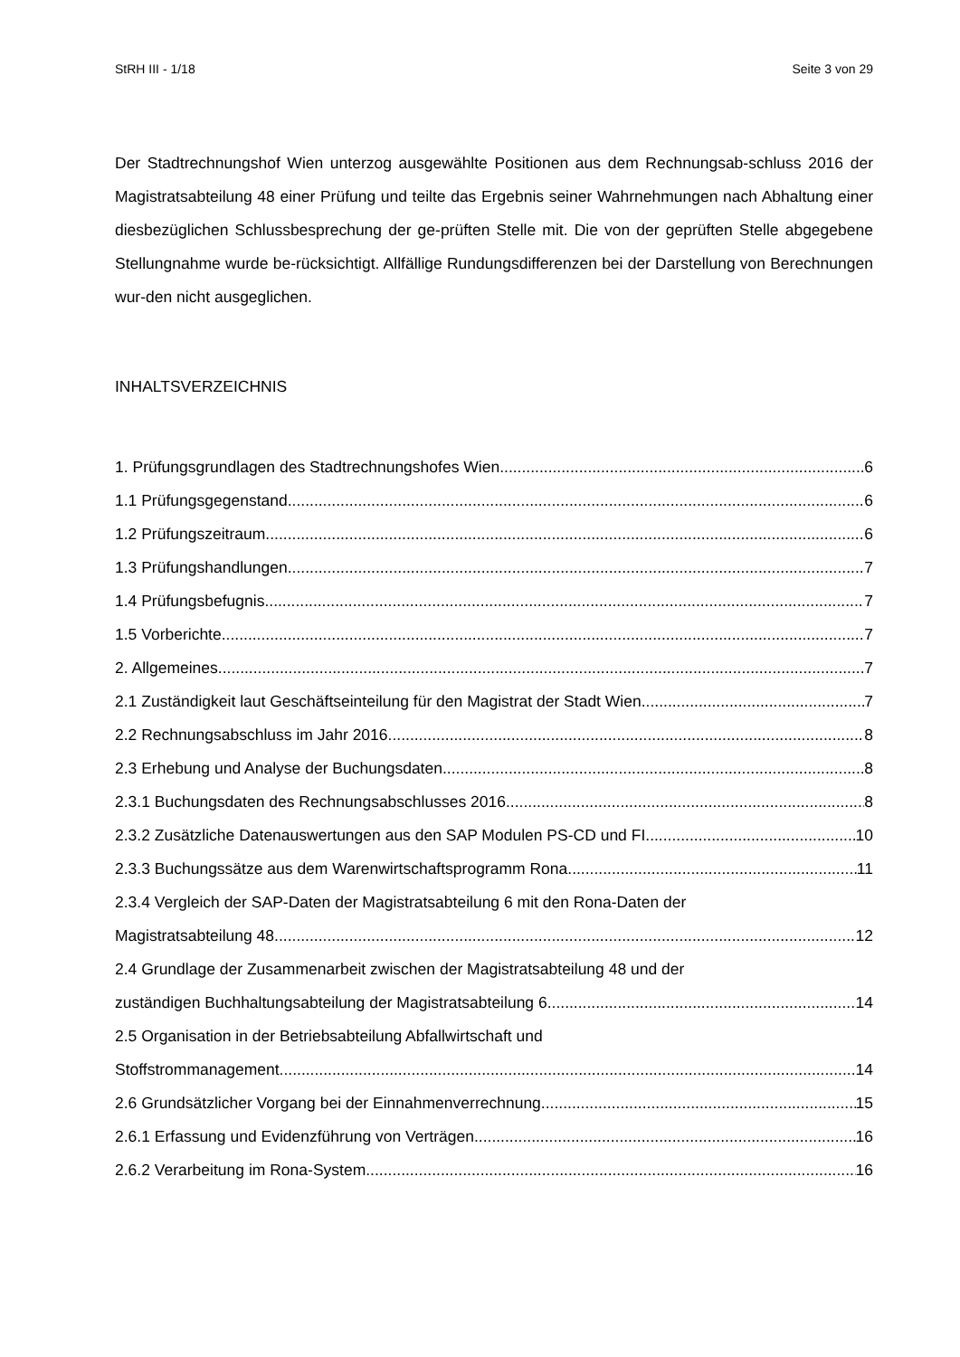StRH III - 1/18 Seite 3 von 29
Der Stadtrechnungshof Wien unterzog ausgewählte Positionen aus dem Rechnungsab-schluss 2016 der Magistratsabteilung 48 einer Prüfung und teilte das Ergebnis seiner Wahrnehmungen nach Abhaltung einer diesbezüglichen Schlussbesprechung der ge-prüften Stelle mit. Die von der geprüften Stelle abgegebene Stellungnahme wurde be-rücksichtigt. Allfällige Rundungsdifferenzen bei der Darstellung von Berechnungen wur-den nicht ausgeglichen.
INHALTSVERZEICHNIS
1. Prüfungsgrundlagen des Stadtrechnungshofes Wien 6
1.1 Prüfungsgegenstand 6
1.2 Prüfungszeitraum 6
1.3 Prüfungshandlungen 7
1.4 Prüfungsbefugnis 7
1.5 Vorberichte 7
2. Allgemeines 7
2.1 Zuständigkeit laut Geschäftseinteilung für den Magistrat der Stadt Wien 7
2.2 Rechnungsabschluss im Jahr 2016 8
2.3 Erhebung und Analyse der Buchungsdaten 8
2.3.1 Buchungsdaten des Rechnungsabschlusses 2016 8
2.3.2 Zusätzliche Datenauswertungen aus den SAP Modulen PS-CD und FI 10
2.3.3 Buchungssätze aus dem Warenwirtschaftsprogramm Rona 11
2.3.4 Vergleich der SAP-Daten der Magistratsabteilung 6 mit den Rona-Daten der
Magistratsabteilung 48 12
2.4 Grundlage der Zusammenarbeit zwischen der Magistratsabteilung 48 und der
zuständigen Buchhaltungsabteilung der Magistratsabteilung 6 14
2.5 Organisation in der Betriebsabteilung Abfallwirtschaft und
Stoffstrommanagement 14
2.6 Grundsätzlicher Vorgang bei der Einnahmenverrechnung 15
2.6.1 Erfassung und Evidenzführung von Verträgen 16
2.6.2 Verarbeitung im Rona-System 16